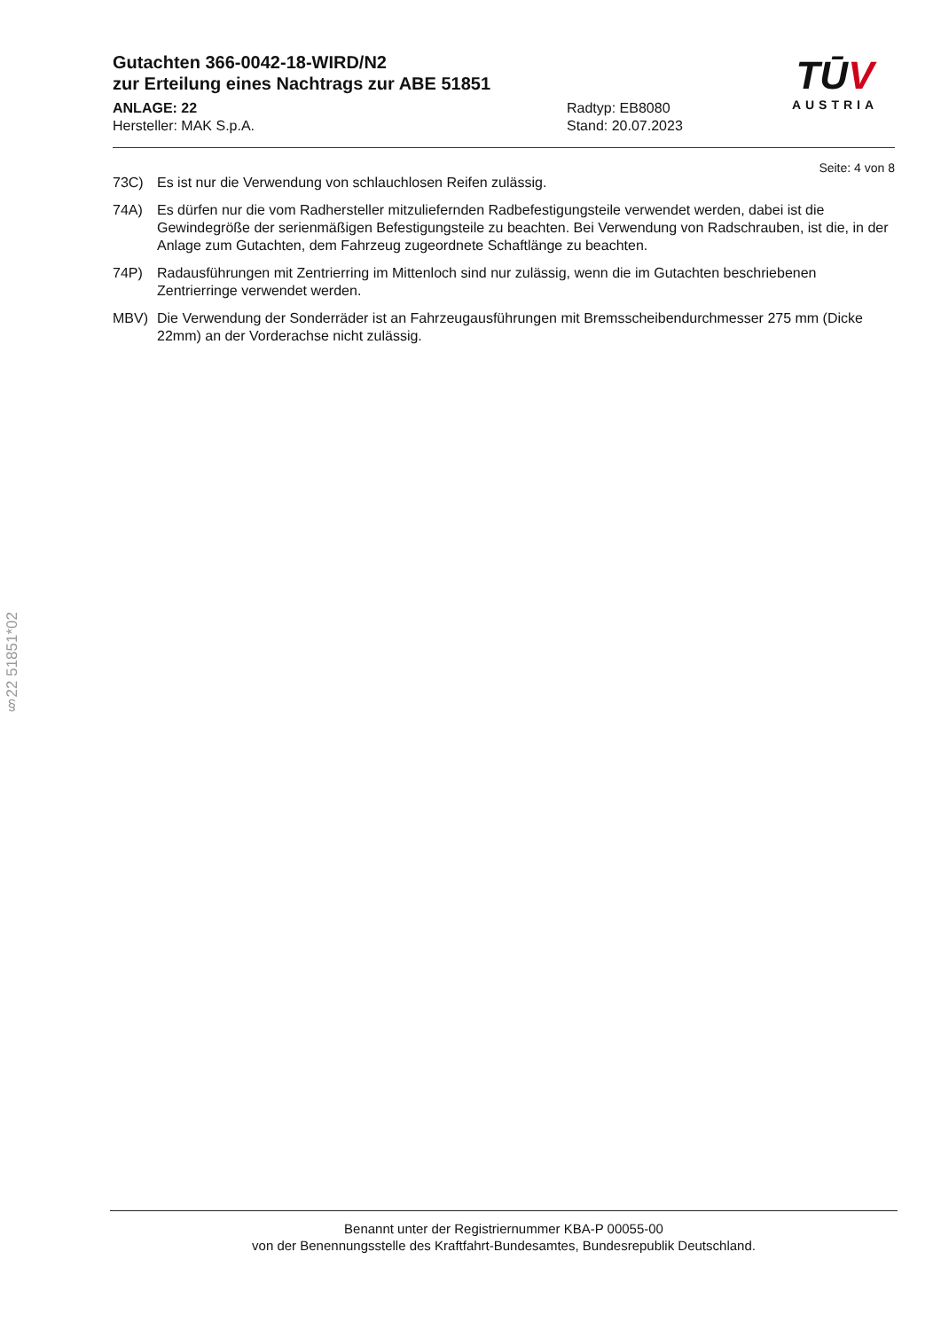Gutachten 366-0042-18-WIRD/N2
zur Erteilung eines Nachtrags zur ABE 51851
ANLAGE: 22
Hersteller: MAK S.p.A.
Radtyp: EB8080
Stand: 20.07.2023
TŪV
AUSTRIA
Seite: 4 von 8
73C) Es ist nur die Verwendung von schlauchlosen Reifen zulässig.
74A) Es dürfen nur die vom Radhersteller mitzuliefernden Radbefestigungsteile verwendet werden, dabei ist die Gewindegröße der serienmäßigen Befestigungsteile zu beachten. Bei Verwendung von Radschrauben, ist die, in der Anlage zum Gutachten, dem Fahrzeug zugeordnete Schaftlänge zu beachten.
74P) Radausführungen mit Zentrierring im Mittenloch sind nur zulässig, wenn die im Gutachten beschriebenen Zentrierringe verwendet werden.
MBV) Die Verwendung der Sonderräder ist an Fahrzeugausführungen mit Bremsscheibendurchmesser 275 mm (Dicke 22mm) an der Vorderachse nicht zulässig.
§22 51851*02
Benannt unter der Registriernummer KBA-P 00055-00
von der Benennungsstelle des Kraftfahrt-Bundesamtes, Bundesrepublik Deutschland.